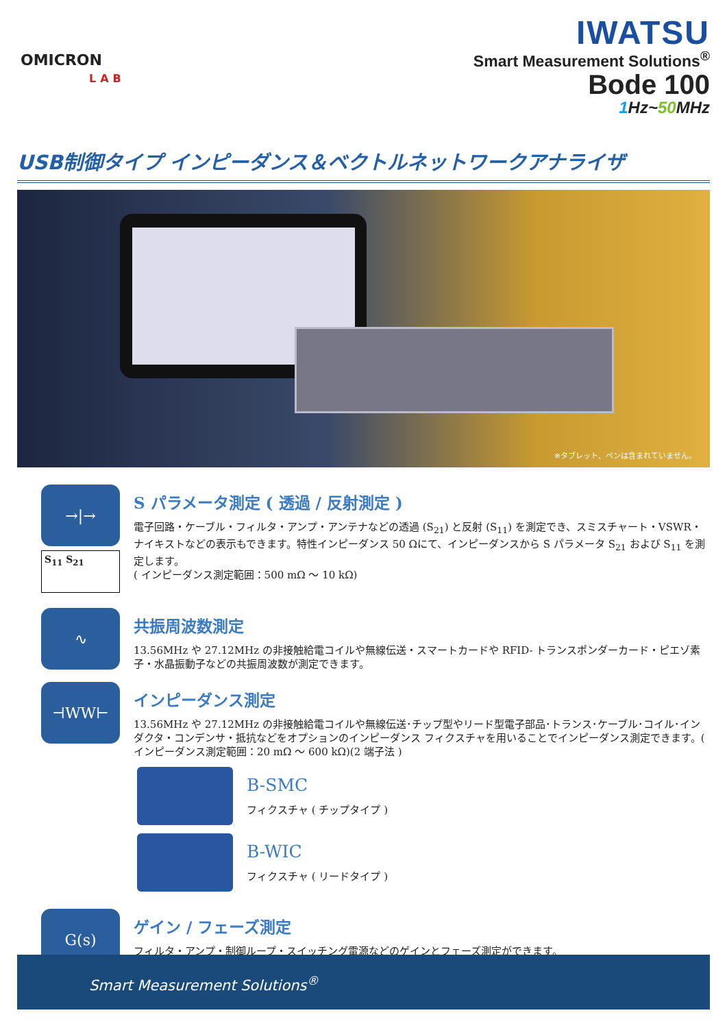OMICRON
LAB
IWATSU
Smart Measurement Solutions<sup>®</sup>
Bode 100
1 Hz~50 MHz
USB制御タイプ インピーダンス＆ベクトルネットワークアナライザ
※タブレット、ペンは含まれていません。
→|→
S<sub>11</sub> S<sub>21</sub>
S パラメータ測定 ( 透過 / 反射測定 )
電子回路・ケーブル・フィルタ・アンプ・アンテナなどの透過 (S<sub>21</sub>) と反射 (S<sub>11</sub>) を測定でき、スミスチャート・VSWR・ナイキストなどの表示もできます。特性インピーダンス 50 Ωにて、インピーダンスから S パラメータ S<sub>21</sub> および S<sub>11</sub> を測定します。
( インピーダンス測定範囲：500 mΩ ～ 10 kΩ)
∿
共振周波数測定
13.56MHz や 27.12MHz の非接触給電コイルや無線伝送・スマートカードや RFID- トランスポンダーカード・ピエゾ素子・水晶振動子などの共振周波数が測定できます。
⊣WW⊢
インピーダンス測定
13.56MHz や 27.12MHz の非接触給電コイルや無線伝送･チップ型やリード型電子部品･トランス･ケーブル･コイル･インダクタ・コンデンサ・抵抗などをオプションのインピーダンス フィクスチャを用いることでインピーダンス測定できます。( インピーダンス測定範囲：20 mΩ ～ 600 kΩ)(2 端子法 )
B-SMC
フィクスチャ ( チップタイプ )
B-WIC
フィクスチャ ( リードタイプ )
G(s)
ゲイン / フェーズ測定
フィルタ・アンプ・制御ループ・スイッチング電源などのゲインとフェーズ測定ができます。
Smart Measurement Solutions<sup>®</sup>